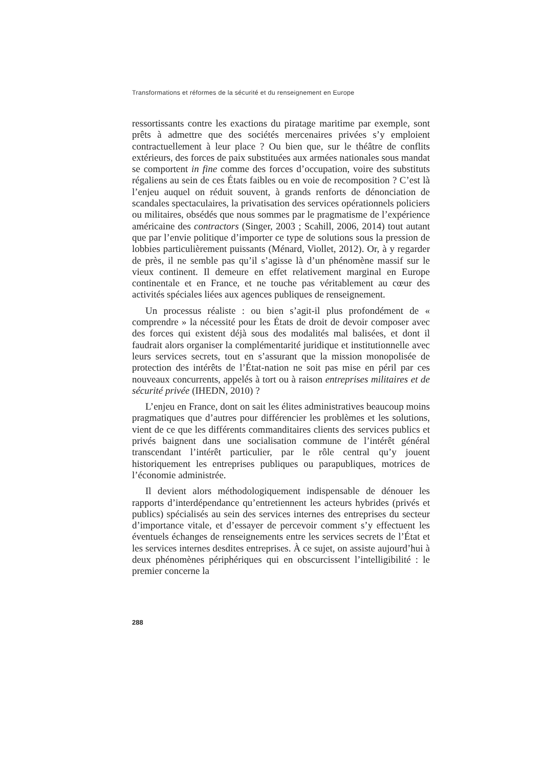Transformations et réformes de la sécurité et du renseignement en Europe
ressortissants contre les exactions du piratage maritime par exemple, sont prêts à admettre que des sociétés mercenaires privées s’y emploient contractuellement à leur place ? Ou bien que, sur le théâtre de conflits extérieurs, des forces de paix substituées aux armées nationales sous mandat se comportent in fine comme des forces d’occupation, voire des substituts régaliens au sein de ces États faibles ou en voie de recomposition ? C’est là l’enjeu auquel on réduit souvent, à grands renforts de dénonciation de scandales spectaculaires, la privatisation des services opérationnels policiers ou militaires, obsédés que nous sommes par le pragmatisme de l’expérience américaine des contractors (Singer, 2003 ; Scahill, 2006, 2014) tout autant que par l’envie politique d’importer ce type de solutions sous la pression de lobbies particulièrement puissants (Ménard, Viollet, 2012). Or, à y regarder de près, il ne semble pas qu’il s’agisse là d’un phénomène massif sur le vieux continent. Il demeure en effet relativement marginal en Europe continentale et en France, et ne touche pas véritablement au cœur des activités spéciales liées aux agences publiques de renseignement.
Un processus réaliste : ou bien s’agit-il plus profondément de « comprendre » la nécessité pour les États de droit de devoir composer avec des forces qui existent déjà sous des modalités mal balisées, et dont il faudrait alors organiser la complémentarité juridique et institutionnelle avec leurs services secrets, tout en s’assurant que la mission monopolisée de protection des intérêts de l’État-nation ne soit pas mise en péril par ces nouveaux concurrents, appelés à tort ou à raison entreprises militaires et de sécurité privée (IHEDN, 2010) ?
L’enjeu en France, dont on sait les élites administratives beaucoup moins pragmatiques que d’autres pour différencier les problèmes et les solutions, vient de ce que les différents commanditaires clients des services publics et privés baignent dans une socialisation commune de l’intérêt général transcendant l’intérêt particulier, par le rôle central qu’y jouent historiquement les entreprises publiques ou parapubliques, motrices de l’économie administrée.
Il devient alors méthodologiquement indispensable de dénouer les rapports d’interdépendance qu’entretiennent les acteurs hybrides (privés et publics) spécialisés au sein des services internes des entreprises du secteur d’importance vitale, et d’essayer de percevoir comment s’y effectuent les éventuels échanges de renseignements entre les services secrets de l’État et les services internes desdites entreprises. À ce sujet, on assiste aujourd’hui à deux phénomènes périphériques qui en obscurcissent l’intelligibilité : le premier concerne la
288